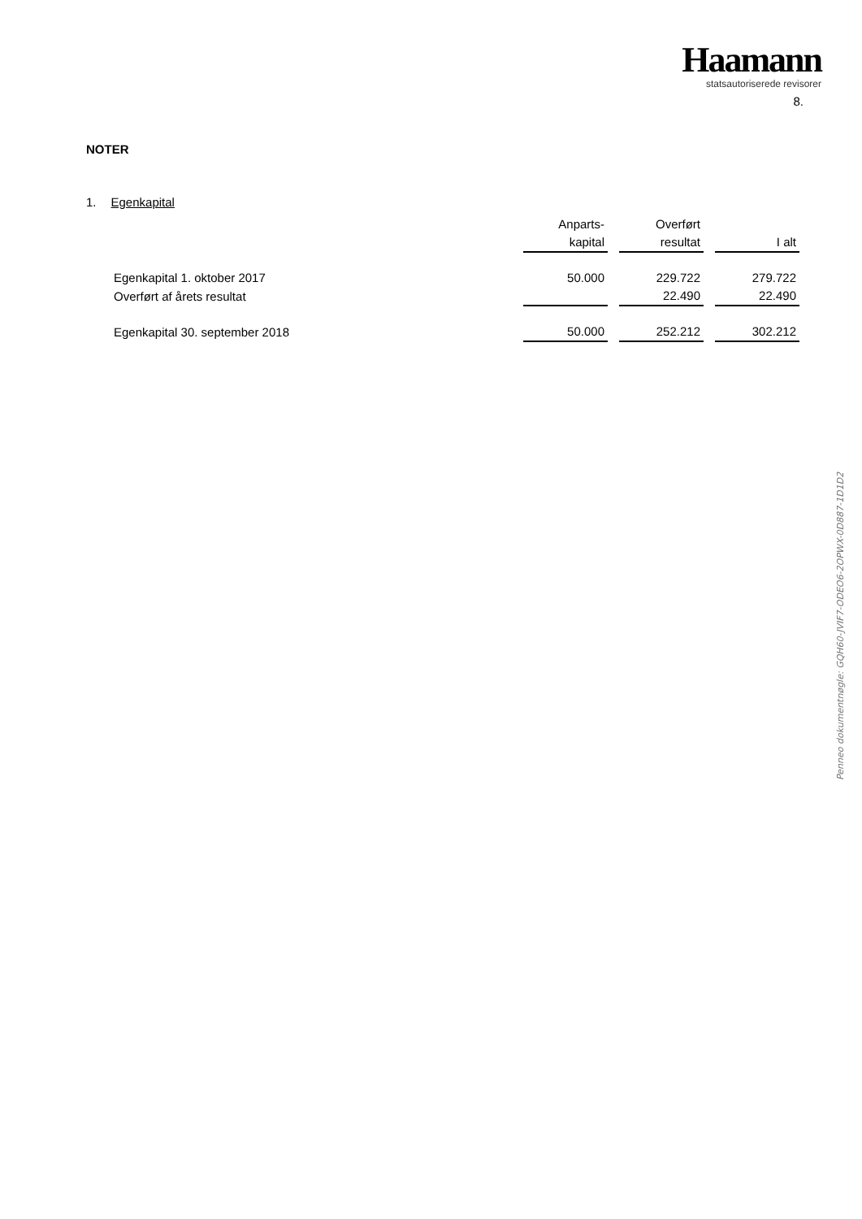Haamann
statsautoriserede revisorer
8.
NOTER
1. Egenkapital
| | Anparts- kapital | | Overført resultat | | I alt |
| Egenkapital 1. oktober 2017 | 50.000 | | 229.722 | | 279.722 |
| Overført af årets resultat | | | 22.490 | | 22.490 |
| Egenkapital 30. september 2018 | 50.000 | | 252.212 | | 302.212 |
Penneo dokumentnøgle: GQH60-JVIF7-ODEO6-2OPWX-0D887-1D1D2